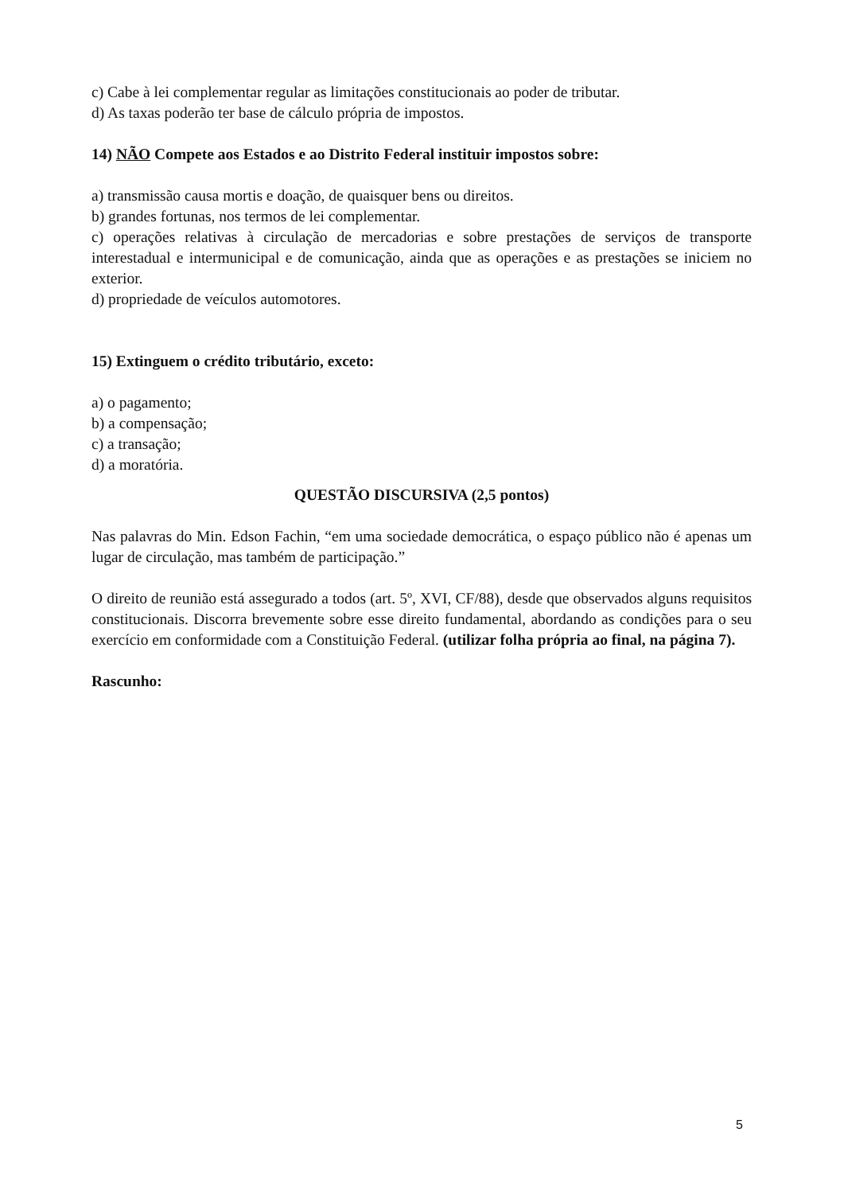c) Cabe à lei complementar regular as limitações constitucionais ao poder de tributar.
d) As taxas poderão ter base de cálculo própria de impostos.
14) NÃO Compete aos Estados e ao Distrito Federal instituir impostos sobre:
a) transmissão causa mortis e doação, de quaisquer bens ou direitos.
b) grandes fortunas, nos termos de lei complementar.
c) operações relativas à circulação de mercadorias e sobre prestações de serviços de transporte interestadual e intermunicipal e de comunicação, ainda que as operações e as prestações se iniciem no exterior.
d) propriedade de veículos automotores.
15) Extinguem o crédito tributário, exceto:
a) o pagamento;
b) a compensação;
c) a transação;
d) a moratória.
QUESTÃO DISCURSIVA (2,5 pontos)
Nas palavras do Min. Edson Fachin, “em uma sociedade democrática, o espaço público não é apenas um lugar de circulação, mas também de participação.”
O direito de reunião está assegurado a todos (art. 5º, XVI, CF/88), desde que observados alguns requisitos constitucionais. Discorra brevemente sobre esse direito fundamental, abordando as condições para o seu exercício em conformidade com a Constituição Federal. (utilizar folha própria ao final, na página 7).
Rascunho:
5